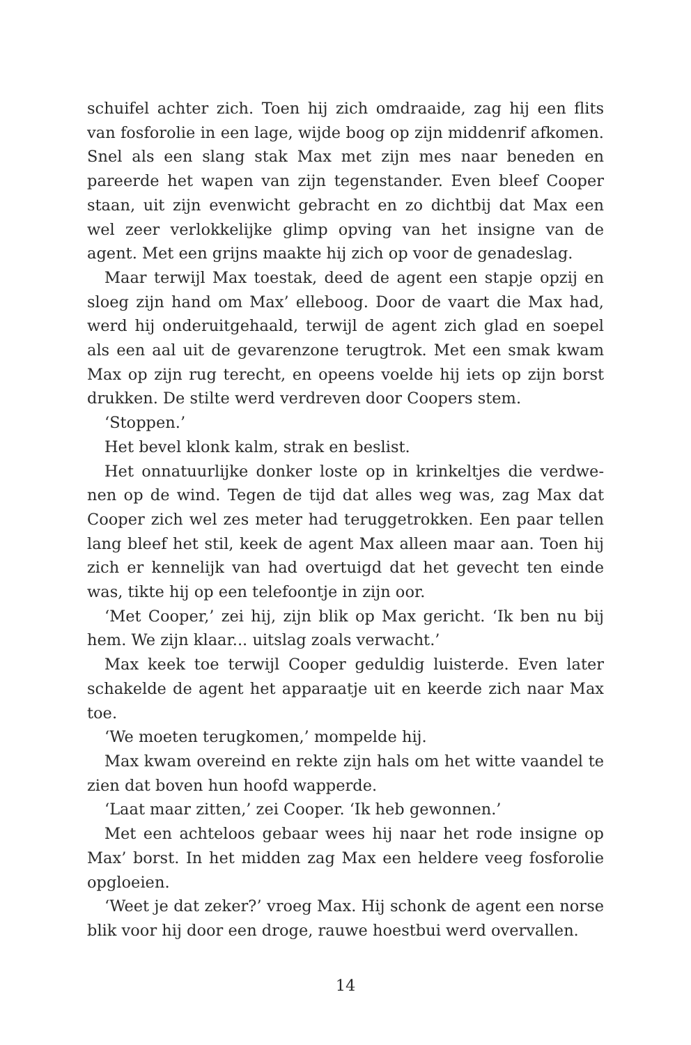schuifel achter zich. Toen hij zich omdraaide, zag hij een flits van fosforolie in een lage, wijde boog op zijn middenrif afko­men. Snel als een slang stak Max met zijn mes naar beneden en pareerde het wapen van zijn tegenstander. Even bleef Cooper staan, uit zijn evenwicht gebracht en zo dichtbij dat Max een wel zeer verlokkelijke glimp opving van het insigne van de agent. Met een grijns maakte hij zich op voor de genadeslag.
Maar terwijl Max toestak, deed de agent een stapje opzij en sloeg zijn hand om Max’ elleboog. Door de vaart die Max had, werd hij onderuitgehaald, terwijl de agent zich glad en soepel als een aal uit de gevarenzone terugtrok. Met een smak kwam Max op zijn rug terecht, en opeens voelde hij iets op zijn borst drukken. De stilte werd verdreven door Coopers stem.
‘Stoppen.’
Het bevel klonk kalm, strak en beslist.
Het onnatuurlijke donker loste op in krinkeltjes die verdwe­nen op de wind. Tegen de tijd dat alles weg was, zag Max dat Cooper zich wel zes meter had teruggetrokken. Een paar tellen lang bleef het stil, keek de agent Max alleen maar aan. Toen hij zich er kennelijk van had overtuigd dat het gevecht ten einde was, tikte hij op een telefoontje in zijn oor.
‘Met Cooper,’ zei hij, zijn blik op Max gericht. ‘Ik ben nu bij hem. We zijn klaar... uitslag zoals verwacht.’
Max keek toe terwijl Cooper geduldig luisterde. Even later scha­kelde de agent het apparaatje uit en keerde zich naar Max toe.
‘We moeten terugkomen,’ mompelde hij.
Max kwam overeind en rekte zijn hals om het witte vaandel te zien dat boven hun hoofd wapperde.
‘Laat maar zitten,’ zei Cooper. ‘Ik heb gewonnen.’
Met een achteloos gebaar wees hij naar het rode insigne op Max’ borst. In het midden zag Max een heldere veeg fosforolie opgloeien.
‘Weet je dat zeker?’ vroeg Max. Hij schonk de agent een norse blik voor hij door een droge, rauwe hoestbui werd overvallen.
14